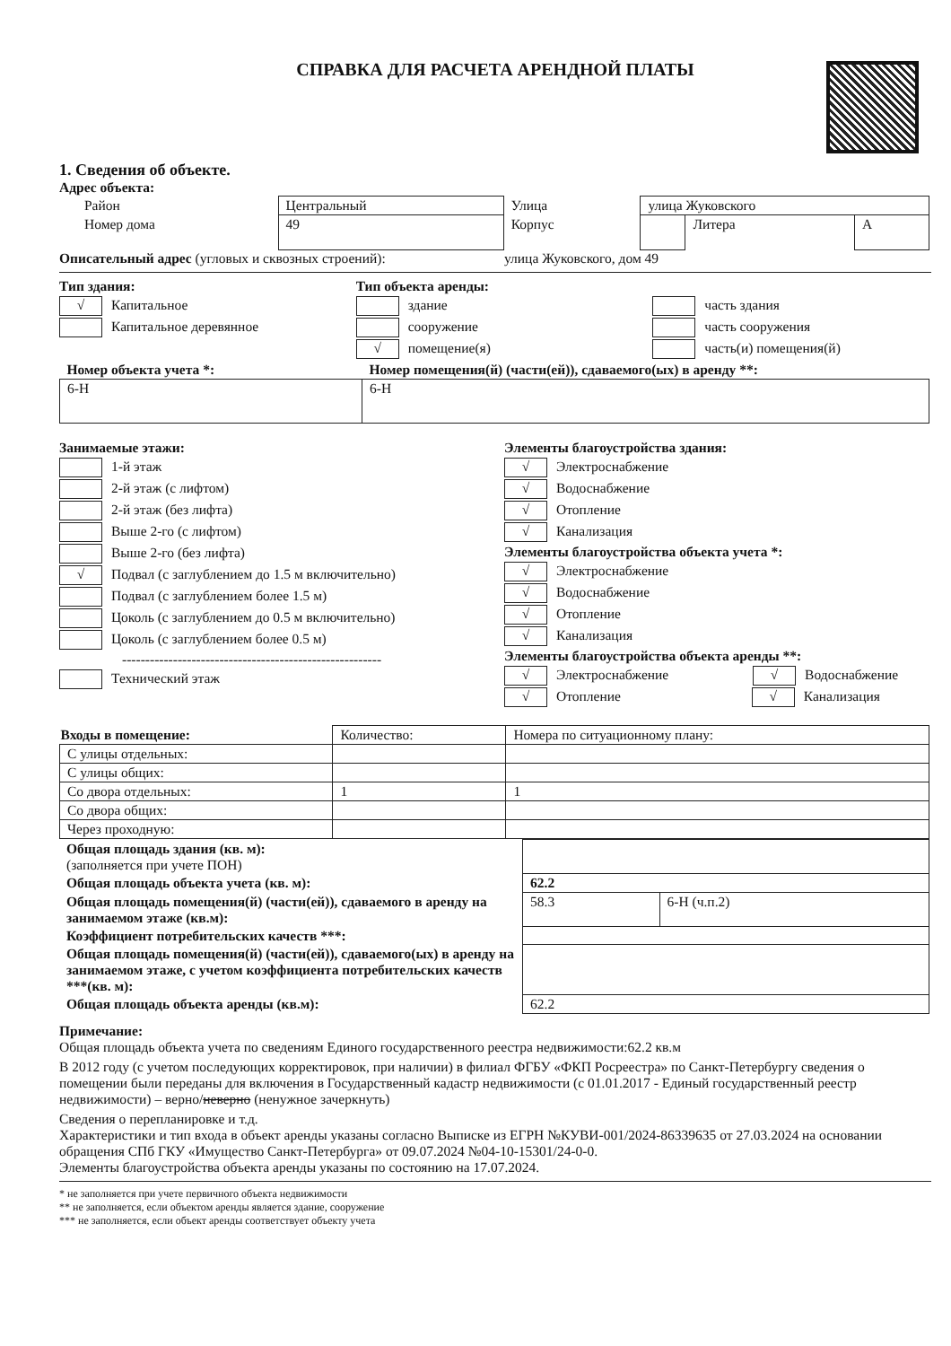СПРАВКА ДЛЯ РАСЧЕТА АРЕНДНОЙ ПЛАТЫ
1. Сведения об объекте.
Адрес объекта:
| Район | Центральный | Улица | улица Жуковского | | |
| Номер дома | 49 | Корпус | | Литера | А |
Описательный адрес (угловых и сквозных строений):
улица Жуковского, дом 49
Тип здания:
√ Капитальное
Капитальное деревянное
Тип объекта аренды:
здание
сооружение
√ помещение(я)
часть здания
часть сооружения
часть(и) помещения(й)
| Номер объекта учета *: | Номер помещения(й) (части(ей)), сдаваемого(ых) в аренду **: |
| 6-Н | 6-Н |
Занимаемые этажи:
1-й этаж
2-й этаж (с лифтом)
2-й этаж (без лифта)
Выше 2-го (с лифтом)
Выше 2-го (без лифта)
√ Подвал (с заглублением до 1.5 м включительно)
Подвал (с заглублением более 1.5 м)
Цоколь (с заглублением до 0.5 м включительно)
Цоколь (с заглублением более 0.5 м)
--------------------------------------------------------
Технический этаж
Элементы благоустройства здания:
√ Электроснабжение
√ Водоснабжение
√ Отопление
√ Канализация
Элементы благоустройства объекта учета *:
√ Электроснабжение
√ Водоснабжение
√ Отопление
√ Канализация
Элементы благоустройства объекта аренды **:
√ Электроснабжение √ Водоснабжение
√ Отопление √ Канализация
| Входы в помещение: | Количество: | Номера по ситуационному плану: |
| С улицы отдельных: | | |
| С улицы общих: | | |
| Со двора отдельных: | 1 | 1 |
| Со двора общих: | | |
| Через проходную: | | |
| Общая площадь здания (кв. м): (заполняется при учете ПОН) | | |
| Общая площадь объекта учета (кв. м): | 62.2 | |
| Общая площадь помещения(й) (части(ей)), сдаваемого в аренду на занимаемом этаже (кв.м): | 58.3 | 6-Н (ч.п.2) |
| Коэффициент потребительских качеств ***: | | |
| Общая площадь помещения(й) (части(ей)), сдаваемого(ых) в аренду на занимаемом этаже, с учетом коэффициента потребительских качеств ***(кв. м): | | |
| Общая площадь объекта аренды (кв.м): | 62.2 | |
Примечание:
Общая площадь объекта учета по сведениям Единого государственного реестра недвижимости:62.2 кв.м
В 2012 году (с учетом последующих корректировок, при наличии) в филиал ФГБУ «ФКП Росреестра» по Санкт-Петербургу сведения о помещении были переданы для включения в Государственный кадастр недвижимости (с 01.01.2017 - Единый государственный реестр недвижимости) – верно/неверно (ненужное зачеркнуть)
Сведения о перепланировке и т.д.
Характеристики и тип входа в объект аренды указаны согласно Выписке из ЕГРН №КУВИ-001/2024-86339635 от 27.03.2024 на основании обращения СПб ГКУ «Имущество Санкт-Петербурга» от 09.07.2024 №04-10-15301/24-0-0.
Элементы благоустройства объекта аренды указаны по состоянию на 17.07.2024.
* не заполняется при учете первичного объекта недвижимости
** не заполняется, если объектом аренды является здание, сооружение
*** не заполняется, если объект аренды соответствует объекту учета